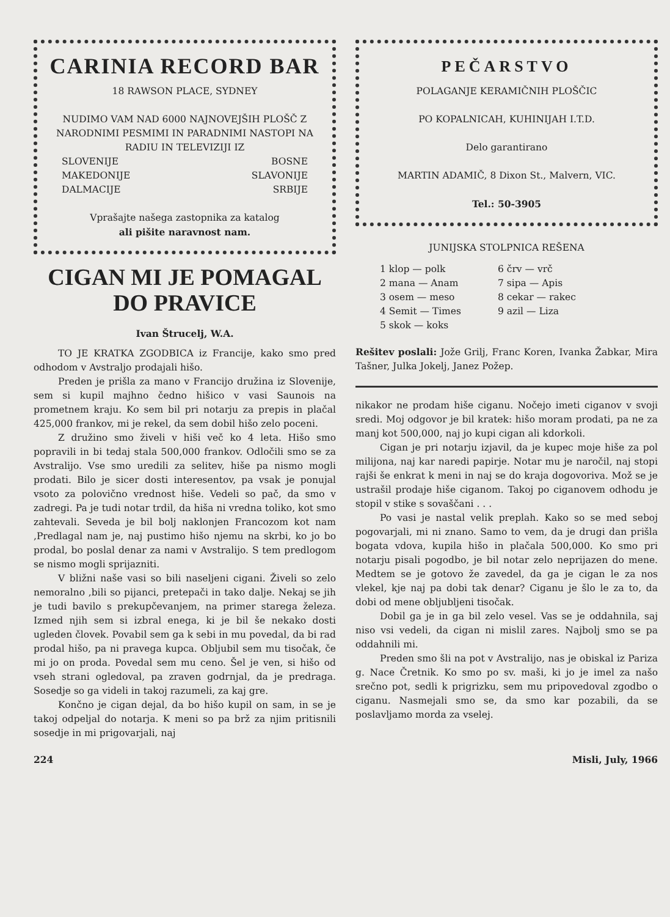CARINIA RECORD BAR
18 RAWSON PLACE, SYDNEY
NUDIMO VAM NAD 6000 NAJNOVEJŠIH PLOŠČ Z NARODNIMI PESMIMI IN PARADNIMI NASTOPI NA RADIU IN TELEVIZIJI IZ
SLOVENIJE
MAKEDONIJE
DALMACIJE BOSNE
SLAVONIJE
SRBIJE
Vprašajte našega zastopnika za katalog
ali pišite naravnost nam.
CIGAN MI JE POMAGAL
DO PRAVICE
Ivan Štrucelj, W.A.
TO JE KRATKA ZGODBICA iz Francije, kako smo pred odhodom v Avstraljo prodajali hišo.
Preden je prišla za mano v Francijo družina iz Slovenije, sem si kupil majhno čedno hišico v vasi Saunois na prometnem kraju. Ko sem bil pri notarju za prepis in plačal 425,000 frankov, mi je rekel, da sem dobil hišo zelo poceni.
Z družino smo živeli v hiši več ko 4 leta. Hišo smo popravili in bi tedaj stala 500,000 frankov. Odločili smo se za Avstralijo. Vse smo uredili za selitev, hiše pa nismo mogli prodati. Bilo je sicer dosti interesentov, pa vsak je ponujal vsoto za polovično vrednost hiše. Vedeli so pač, da smo v zadregi. Pa je tudi notar trdil, da hiša ni vredna toliko, kot smo zahtevali. Seveda je bil bolj naklonjen Francozom kot nam ,Predlagal nam je, naj pustimo hišo njemu na skrbi, ko jo bo prodal, bo poslal denar za nami v Avstralijo. S tem predlogom se nismo mogli sprijazniti.
V bližni naše vasi so bili naseljeni cigani. Živeli so zelo nemoralno ,bili so pijanci, pretepači in tako dalje. Nekaj se jih je tudi bavilo s prekupčevanjem, na primer starega železa. Izmed njih sem si izbral enega, ki je bil še nekako dosti ugleden človek. Povabil sem ga k sebi in mu povedal, da bi rad prodal hišo, pa ni pravega kupca. Obljubil sem mu tisočak, če mi jo on proda. Povedal sem mu ceno. Šel je ven, si hišo od vseh strani ogledoval, pa zraven godrnjal, da je predraga. Sosedje so ga videli in takoj razumeli, za kaj gre.
Končno je cigan dejal, da bo hišo kupil on sam, in se je takoj odpeljal do notarja. K meni so pa brž za njim pritisnili sosedje in mi prigovarjali, naj
PEČARSTVO
POLAGANJE KERAMIČNIH PLOŠČIC
PO KOPALNICAH, KUHINIJAH I.T.D.
Delo garantirano
MARTIN ADAMIČ, 8 Dixon St., Malvern, VIC.
Tel.: 50-3905
JUNIJSKA STOLPNICA REŠENA
1 klop — polk
2 mana — Anam
3 osem — meso
4 Semit — Times
5 skok — koks
6 črv — vrč
7 sipa — Apis
8 cekar — rakec
9 azil — Liza
Rešitev poslali: Jože Grilj, Franc Koren, Ivanka Žabkar, Mira Tašner, Julka Jokelj, Janez Požep.
nikakor ne prodam hiše ciganu. Nočejo imeti ciganov v svoji sredi. Moj odgovor je bil kratek: hišo moram prodati, pa ne za manj kot 500,000, naj jo kupi cigan ali kdorkoli.
Cigan je pri notarju izjavil, da je kupec moje hiše za pol milijona, naj kar naredi papirje. Notar mu je naročil, naj stopi rajši še enkrat k meni in naj se do kraja dogovoriva. Mož se je ustrašil prodaje hiše ciganom. Takoj po ciganovem odhodu je stopil v stike s sovaščani . . .
Po vasi je nastal velik preplah. Kako so se med seboj pogovarjali, mi ni znano. Samo to vem, da je drugi dan prišla bogata vdova, kupila hišo in plačala 500,000. Ko smo pri notarju pisali pogodbo, je bil notar zelo neprijazen do mene. Medtem se je gotovo že zavedel, da ga je cigan le za nos vlekel, kje naj pa dobi tak denar? Ciganu je šlo le za to, da dobi od mene obljubljeni tisočak.
Dobil ga je in ga bil zelo vesel. Vas se je oddahnila, saj niso vsi vedeli, da cigan ni mislil zares. Najbolj smo se pa oddahnili mi.
Preden smo šli na pot v Avstralijo, nas je obiskal iz Pariza g. Nace Čretnik. Ko smo po sv. maši, ki jo je imel za našo srečno pot, sedli k prigrizku, sem mu pripovedoval zgodbo o ciganu. Nasmejali smo se, da smo kar pozabili, da se poslavljamo morda za vselej.
224 Misli, July, 1966